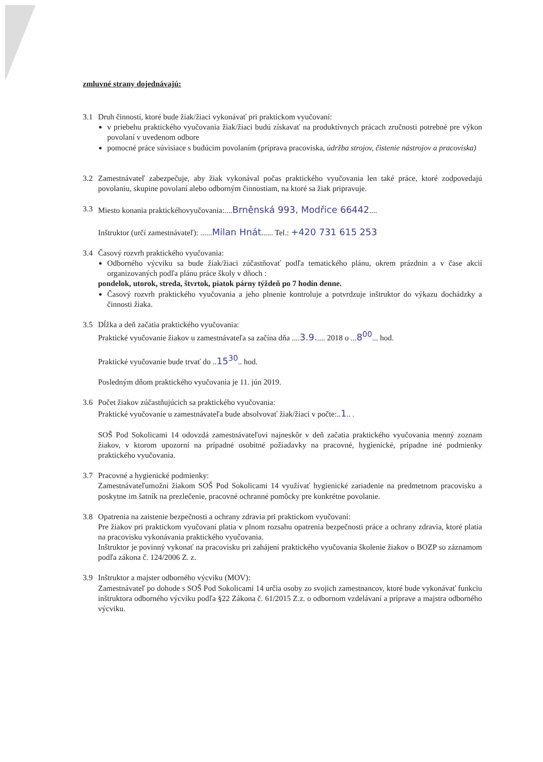zmluvné strany dojednávajú:
3.1 Druh činností, ktoré bude žiak/žiaci vykonávať pri praktickom vyučovaní:
v priebehu praktického vyučovania žiak/žiaci budú získavať na produktívnych prácach zručnosti potrebné pre výkon povolaní v uvedenom odbore
pomocné práce súvisiace s budúcim povolaním (príprava pracoviska, údržba strojov, čistenie nástrojov a pracoviska)
3.2 Zamestnávateľ zabezpečuje, aby žiak vykonával počas praktického vyučovania len také práce, ktoré zodpovedajú povolaniu, skupine povolaní alebo odborným činnostiam, na ktoré sa žiak pripravuje.
3.3 Miesto konania praktickéhovyučovania:....Brněnská 993, Modřice 66442....
Inštruktor (určí zamestnávateľ): ......Milan Hnát...... Tel.: +420 731 615 253
3.4 Časový rozvrh praktického vyučovania:
Odborného výcviku sa bude žiak/žiaci zúčastňovať podľa tematického plánu, okrem prázdnin a v čase akcií organizovaných podľa plánu práce školy v dňoch :
pondelok, utorok, streda, štvrtok, piatok párny týždeň po 7 hodín denne.
Časový rozvrh praktického vyučovania a jeho plnenie kontroluje a potvrdzuje inštruktor do výkazu dochádzky a činnosti žiaka.
3.5 Dĺžka a deň začatia praktického vyučovania:
Praktické vyučovanie žiakov u zamestnávateľa sa začína dňa ....3.9..... 2018 o ...8<sup>00</sup>... hod.
Praktické vyučovanie bude trvať do ..15<sup>30</sup>.. hod.
Posledným dňom praktického vyučovania je 11. jún 2019.
3.6 Počet žiakov zúčastňujúcich sa praktického vyučovania:
Praktické vyučovanie u zamestnávateľa bude absolvovať žiak/žiaci v počte:..1.. .
SOŠ Pod Sokolicami 14 odovzdá zamestnávateľovi najneskôr v deň začatia praktického vyučovania menný zoznam žiakov, v ktorom upozorní na prípadné osobitné požiadavky na pracovné, hygienické, prípadne iné podmienky praktického vyučovania.
3.7 Pracovné a hygienické podmienky:
Zamestnávateľumožní žiakom SOŠ Pod Sokolicami 14 využívať hygienické zariadenie na predmetnom pracovisku a poskytne im šatník na prezlečenie, pracovné ochranné pomôcky pre konkrétne povolanie.
3.8 Opatrenia na zaistenie bezpečnosti a ochrany zdravia pri praktickom vyučovaní:
Pre žiakov pri praktickom vyučovaní platia v plnom rozsahu opatrenia bezpečnosti práce a ochrany zdravia, ktoré platia na pracovisku vykonávania praktického vyučovania.
Inštruktor je povinný vykonať na pracovisku pri zahájení praktického vyučovania školenie žiakov o BOZP so záznamom podľa zákona č. 124/2006 Z. z.
3.9 Inštruktor a majster odborného výcviku (MOV):
Zamestnávateľ po dohode s SOŠ Pod Sokolicami 14 určia osoby zo svojich zamestnancov, ktoré bude vykonávať funkciu inštruktora odborného výcviku podľa §22 Zákona č. 61/2015 Z.z. o odbornom vzdelávaní a príprave a majstra odborného výcviku.